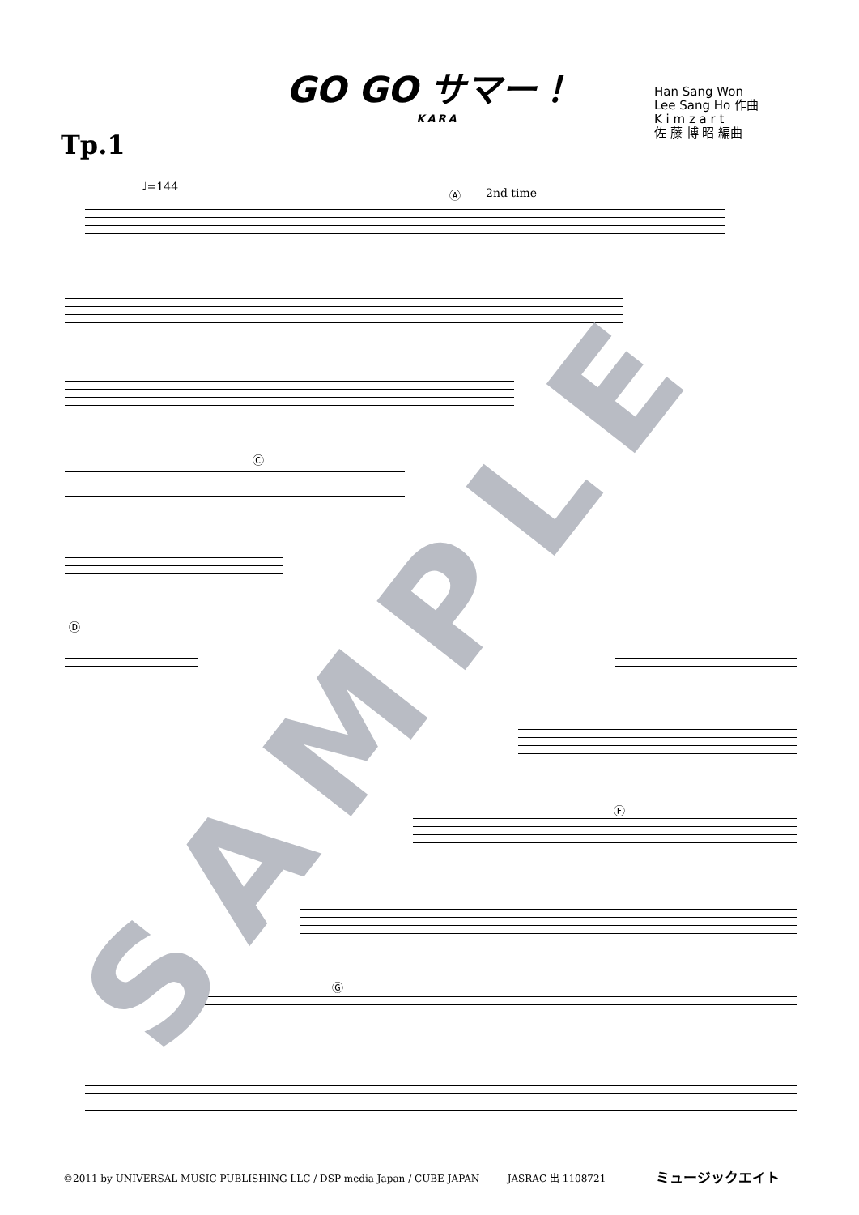GO GO サマー！
KARA
Han Sang Won
Lee Sang Ho 作曲
K i m z a r t
佐 藤 博 昭 編曲
Tp.1
♩=144 Ⓐ 2nd time
Ⓒ
Ⓓ
Ⓕ
Ⓖ
SAMPLE
©2011 by UNIVERSAL MUSIC PUBLISHING LLC / DSP media Japan / CUBE JAPAN JASRAC 出 1108721
ミュージックエイト